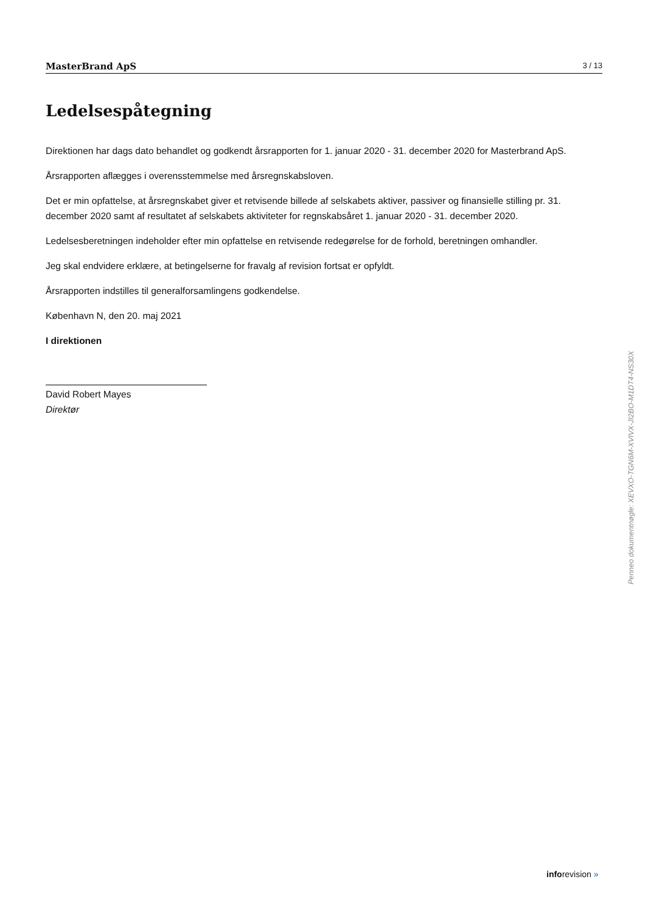MasterBrand ApS 3 / 13
Ledelsespåtegning
Direktionen har dags dato behandlet og godkendt årsrapporten for 1. januar 2020 - 31. december 2020 for Masterbrand ApS.
Årsrapporten aflægges i overensstemmelse med årsregnskabsloven.
Det er min opfattelse, at årsregnskabet giver et retvisende billede af selskabets aktiver, passiver og finansielle stilling pr. 31. december 2020 samt af resultatet af selskabets aktiviteter for regnskabsåret 1. januar 2020 - 31. december 2020.
Ledelsesberetningen indeholder efter min opfattelse en retvisende redegørelse for de forhold, beretningen omhandler.
Jeg skal endvidere erklære, at betingelserne for fravalg af revision fortsat er opfyldt.
Årsrapporten indstilles til generalforsamlingens godkendelse.
København N, den 20. maj 2021
I direktionen
David Robert Mayes
Direktør
Penneo dokumentnøgle: XEVXO-TGN6M-XVIVX-JI2BO-M1DT4-NS30X
inforevision »